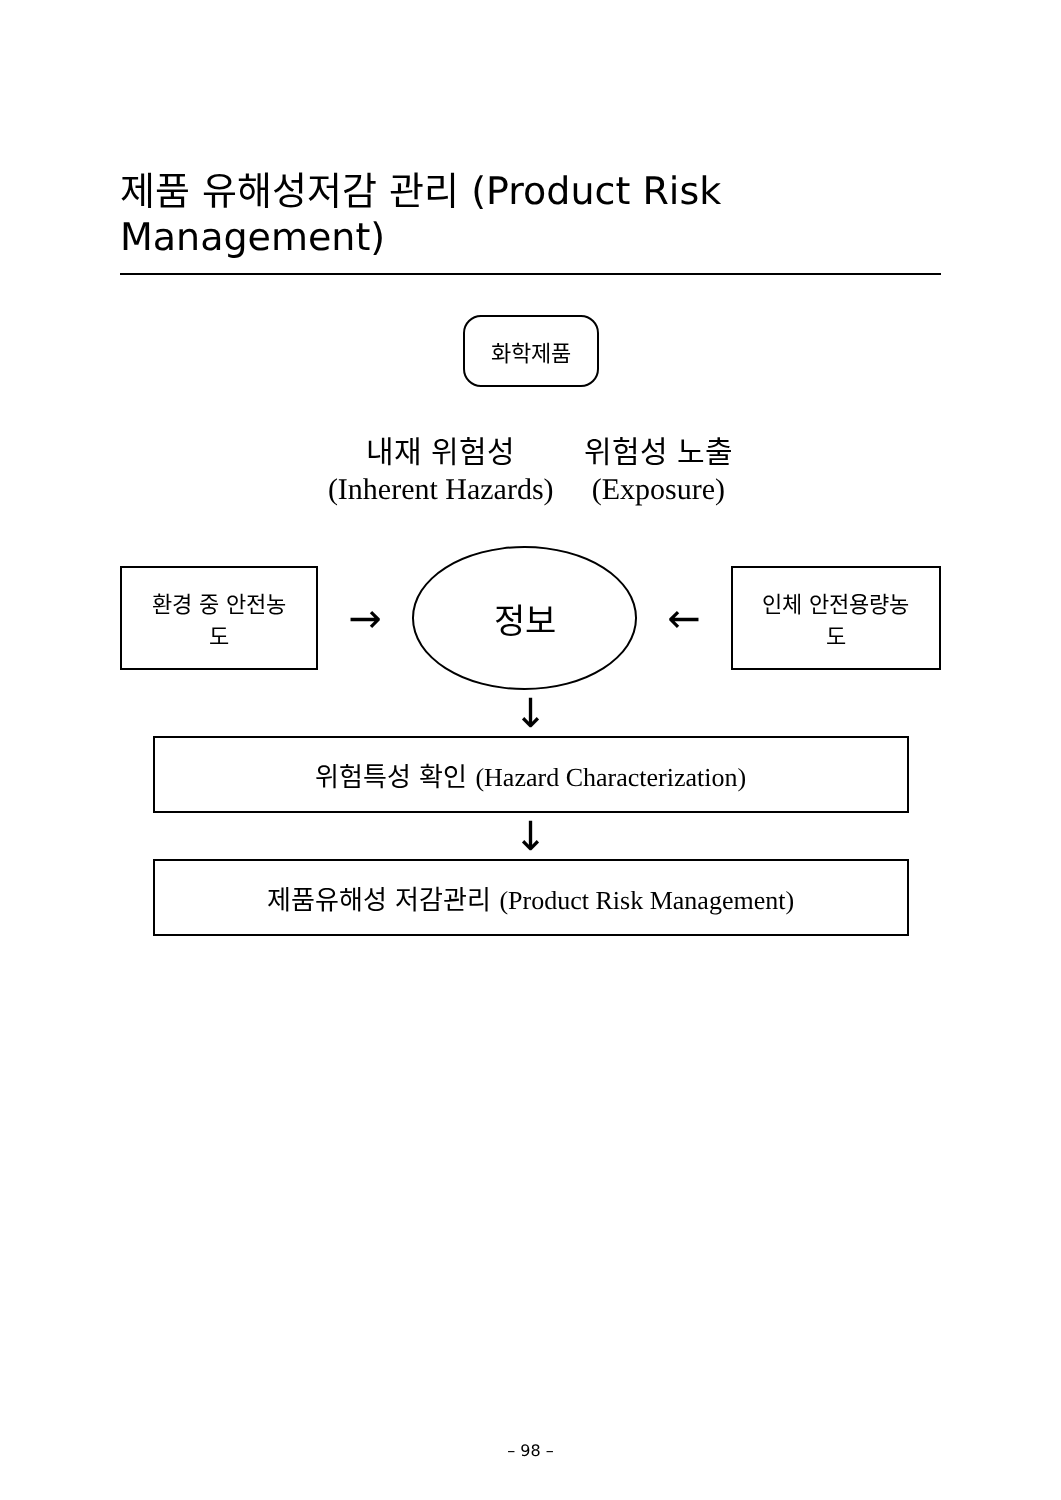제품 유해성저감 관리 (Product Risk Management)
화학제품
내재 위험성
(Inherent Hazards)
위험성 노출
(Exposure)
환경 중 안전농도
→
정보
←
인체 안전용량농도
↓
위험특성 확인 (Hazard Characterization)
↓
제품유해성 저감관리 (Product Risk Management)
– 98 –